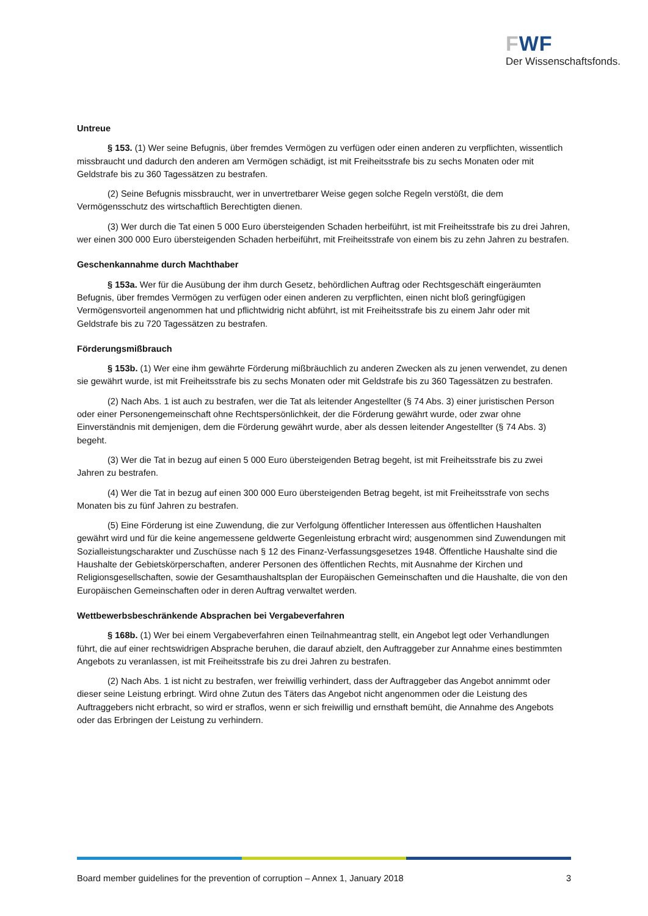FWF
Der Wissenschaftsfonds.
Untreue
§ 153. (1) Wer seine Befugnis, über fremdes Vermögen zu verfügen oder einen anderen zu verpflichten, wissentlich missbraucht und dadurch den anderen am Vermögen schädigt, ist mit Freiheitsstrafe bis zu sechs Monaten oder mit Geldstrafe bis zu 360 Tagessätzen zu bestrafen.
(2) Seine Befugnis missbraucht, wer in unvertretbarer Weise gegen solche Regeln verstößt, die dem Vermögensschutz des wirtschaftlich Berechtigten dienen.
(3) Wer durch die Tat einen 5 000 Euro übersteigenden Schaden herbeiführt, ist mit Freiheitsstrafe bis zu drei Jahren, wer einen 300 000 Euro übersteigenden Schaden herbeiführt, mit Freiheitsstrafe von einem bis zu zehn Jahren zu bestrafen.
Geschenkannahme durch Machthaber
§ 153a. Wer für die Ausübung der ihm durch Gesetz, behördlichen Auftrag oder Rechtsgeschäft eingeräumten Befugnis, über fremdes Vermögen zu verfügen oder einen anderen zu verpflichten, einen nicht bloß geringfügigen Vermögensvorteil angenommen hat und pflichtwidrig nicht abführt, ist mit Freiheitsstrafe bis zu einem Jahr oder mit Geldstrafe bis zu 720 Tagessätzen zu bestrafen.
Förderungsmißbrauch
§ 153b. (1) Wer eine ihm gewährte Förderung mißbräuchlich zu anderen Zwecken als zu jenen verwendet, zu denen sie gewährt wurde, ist mit Freiheitsstrafe bis zu sechs Monaten oder mit Geldstrafe bis zu 360 Tagessätzen zu bestrafen.
(2) Nach Abs. 1 ist auch zu bestrafen, wer die Tat als leitender Angestellter (§ 74 Abs. 3) einer juristischen Person oder einer Personengemeinschaft ohne Rechtspersönlichkeit, der die Förderung gewährt wurde, oder zwar ohne Einverständnis mit demjenigen, dem die Förderung gewährt wurde, aber als dessen leitender Angestellter (§ 74 Abs. 3) begeht.
(3) Wer die Tat in bezug auf einen 5 000 Euro übersteigenden Betrag begeht, ist mit Freiheitsstrafe bis zu zwei Jahren zu bestrafen.
(4) Wer die Tat in bezug auf einen 300 000 Euro übersteigenden Betrag begeht, ist mit Freiheitsstrafe von sechs Monaten bis zu fünf Jahren zu bestrafen.
(5) Eine Förderung ist eine Zuwendung, die zur Verfolgung öffentlicher Interessen aus öffentlichen Haushalten gewährt wird und für die keine angemessene geldwerte Gegenleistung erbracht wird; ausgenommen sind Zuwendungen mit Sozialleistungscharakter und Zuschüsse nach § 12 des Finanz-Verfassungsgesetzes 1948. Öffentliche Haushalte sind die Haushalte der Gebietskörperschaften, anderer Personen des öffentlichen Rechts, mit Ausnahme der Kirchen und Religionsgesellschaften, sowie der Gesamthaushaltsplan der Europäischen Gemeinschaften und die Haushalte, die von den Europäischen Gemeinschaften oder in deren Auftrag verwaltet werden.
Wettbewerbsbeschränkende Absprachen bei Vergabeverfahren
§ 168b. (1) Wer bei einem Vergabeverfahren einen Teilnahmeantrag stellt, ein Angebot legt oder Verhandlungen führt, die auf einer rechtswidrigen Absprache beruhen, die darauf abzielt, den Auftraggeber zur Annahme eines bestimmten Angebots zu veranlassen, ist mit Freiheitsstrafe bis zu drei Jahren zu bestrafen.
(2) Nach Abs. 1 ist nicht zu bestrafen, wer freiwillig verhindert, dass der Auftraggeber das Angebot annimmt oder dieser seine Leistung erbringt. Wird ohne Zutun des Täters das Angebot nicht angenommen oder die Leistung des Auftraggebers nicht erbracht, so wird er straflos, wenn er sich freiwillig und ernsthaft bemüht, die Annahme des Angebots oder das Erbringen der Leistung zu verhindern.
Board member guidelines for the prevention of corruption – Annex 1, January 2018 3